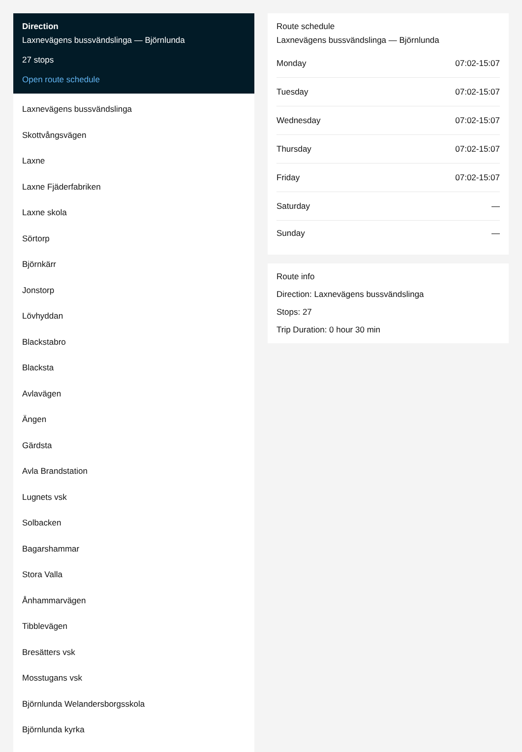Direction
Laxnevägens bussvändslinga — Björnlunda
27 stops
Open route schedule
Laxnevägens bussvändslinga
Skottvångsvägen
Laxne
Laxne Fjäderfabriken
Laxne skola
Sörtorp
Björnkärr
Jonstorp
Lövhyddan
Blackstabro
Blacksta
Avlavägen
Ängen
Gärdsta
Avla Brandstation
Lugnets vsk
Solbacken
Bagarshammar
Stora Valla
Ånhammarvägen
Tibblevägen
Bresätters vsk
Mosstugans vsk
Björnlunda Welandersborgsskola
Björnlunda kyrka
Route schedule
Laxnevägens bussvändslinga — Björnlunda
| Monday | 07:02-15:07 |
| Tuesday | 07:02-15:07 |
| Wednesday | 07:02-15:07 |
| Thursday | 07:02-15:07 |
| Friday | 07:02-15:07 |
| Saturday | — |
| Sunday | — |
Route info
Direction: Laxnevägens bussvändslinga
Stops: 27
Trip Duration: 0 hour 30 min